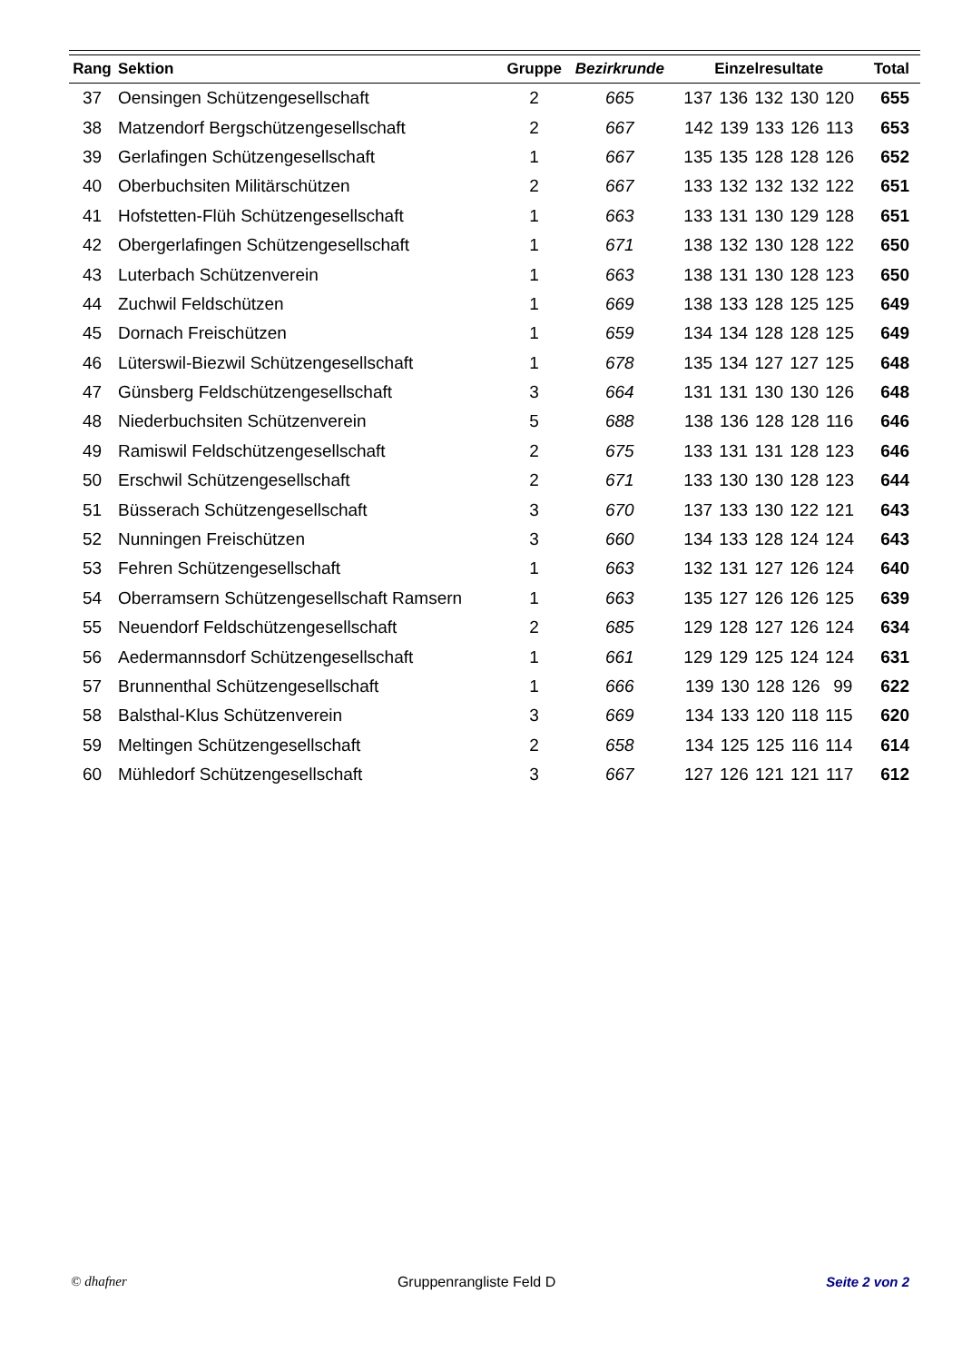| Rang | Sektion | Gruppe | Bezirkrunde | Einzelresultate | Total |
| --- | --- | --- | --- | --- | --- |
| 37 | Oensingen Schützengesellschaft | 2 | 665 | 137 136 132 130 120 | 655 |
| 38 | Matzendorf Bergschützengesellschaft | 2 | 667 | 142 139 133 126 113 | 653 |
| 39 | Gerlafingen Schützengesellschaft | 1 | 667 | 135 135 128 128 126 | 652 |
| 40 | Oberbuchsiten Militärschützen | 2 | 667 | 133 132 132 132 122 | 651 |
| 41 | Hofstetten-Flüh Schützengesellschaft | 1 | 663 | 133 131 130 129 128 | 651 |
| 42 | Obergerlafingen Schützengesellschaft | 1 | 671 | 138 132 130 128 122 | 650 |
| 43 | Luterbach Schützenverein | 1 | 663 | 138 131 130 128 123 | 650 |
| 44 | Zuchwil Feldschützen | 1 | 669 | 138 133 128 125 125 | 649 |
| 45 | Dornach Freischützen | 1 | 659 | 134 134 128 128 125 | 649 |
| 46 | Lüterswil-Biezwil Schützengesellschaft | 1 | 678 | 135 134 127 127 125 | 648 |
| 47 | Günsberg Feldschützengesellschaft | 3 | 664 | 131 131 130 130 126 | 648 |
| 48 | Niederbuchsiten Schützenverein | 5 | 688 | 138 136 128 128 116 | 646 |
| 49 | Ramiswil Feldschützengesellschaft | 2 | 675 | 133 131 131 128 123 | 646 |
| 50 | Erschwil Schützengesellschaft | 2 | 671 | 133 130 130 128 123 | 644 |
| 51 | Büsserach Schützengesellschaft | 3 | 670 | 137 133 130 122 121 | 643 |
| 52 | Nunningen Freischützen | 3 | 660 | 134 133 128 124 124 | 643 |
| 53 | Fehren Schützengesellschaft | 1 | 663 | 132 131 127 126 124 | 640 |
| 54 | Oberramsern Schützengesellschaft Ramsern | 1 | 663 | 135 127 126 126 125 | 639 |
| 55 | Neuendorf Feldschützengesellschaft | 2 | 685 | 129 128 127 126 124 | 634 |
| 56 | Aedermannsdorf Schützengesellschaft | 1 | 661 | 129 129 125 124 124 | 631 |
| 57 | Brunnenthal Schützengesellschaft | 1 | 666 | 139 130 128 126 99 | 622 |
| 58 | Balsthal-Klus Schützenverein | 3 | 669 | 134 133 120 118 115 | 620 |
| 59 | Meltingen Schützengesellschaft | 2 | 658 | 134 125 125 116 114 | 614 |
| 60 | Mühledorf Schützengesellschaft | 3 | 667 | 127 126 121 121 117 | 612 |
© dhafner Gruppenrangliste Feld D Seite 2 von 2